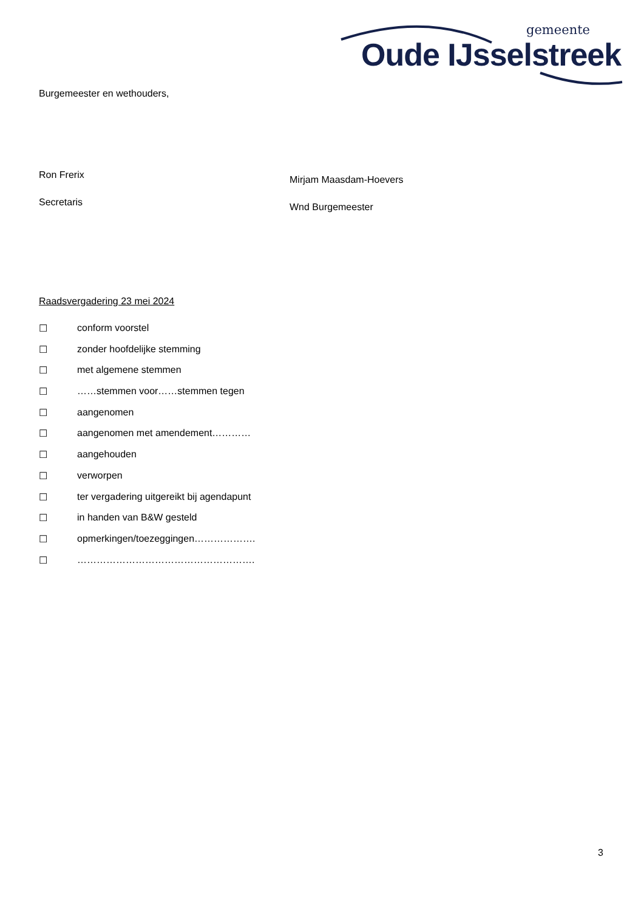gemeente
Oude IJsselstreek
Burgemeester en wethouders,
Ron Frerix
Secretaris
Mirjam Maasdam-Hoevers
Wnd Burgemeester
Raadsvergadering 23 mei 2024
☐ conform voorstel
☐ zonder hoofdelijke stemming
☐ met algemene stemmen
☐ ……stemmen voor……stemmen tegen
☐ aangenomen
☐ aangenomen met amendement…………
☐ aangehouden
☐ verworpen
☐ ter vergadering uitgereikt bij agendapunt
☐ in handen van B&W gesteld
☐ opmerkingen/toezeggingen……………….
☐ ……………………………………………….
3